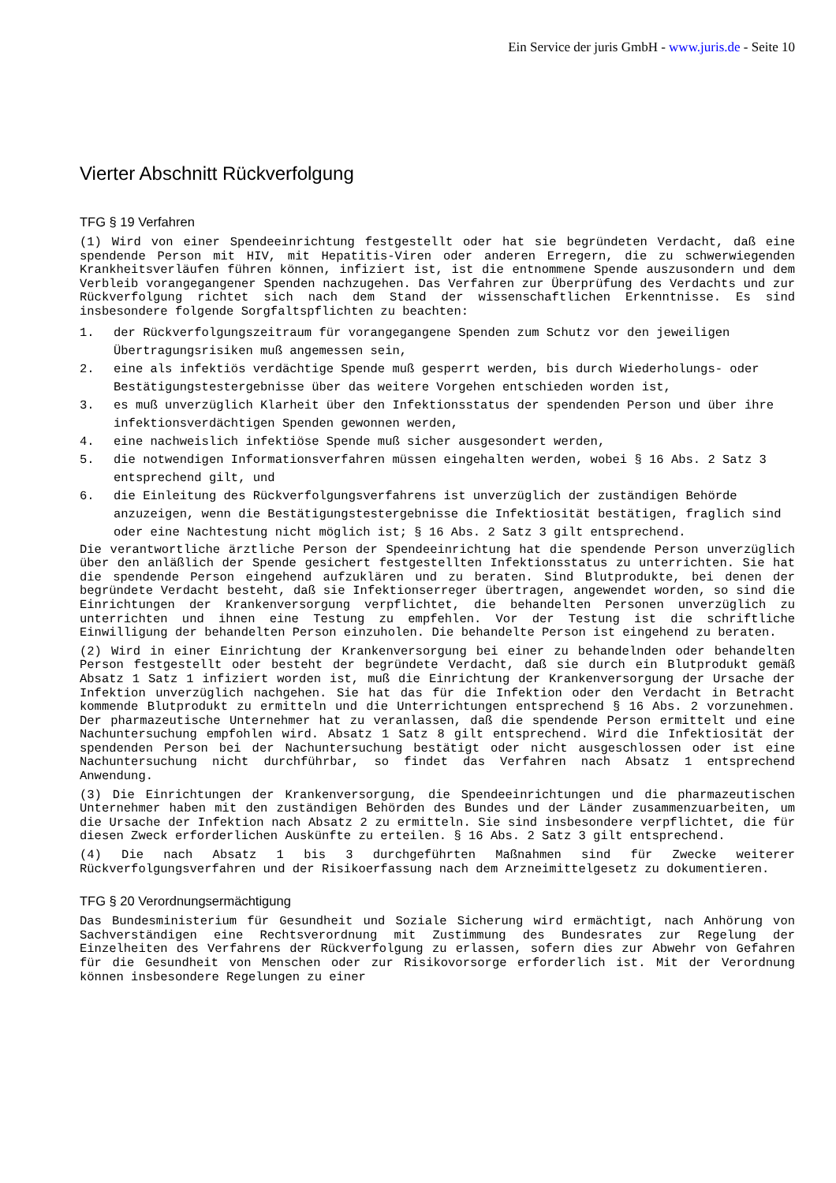Ein Service der juris GmbH - www.juris.de - Seite 10
Vierter Abschnitt Rückverfolgung
TFG § 19 Verfahren
(1) Wird von einer Spendeeinrichtung festgestellt oder hat sie begründeten Verdacht, daß eine spendende Person mit HIV, mit Hepatitis-Viren oder anderen Erregern, die zu schwerwiegenden Krankheitsverläufen führen können, infiziert ist, ist die entnommene Spende auszusondern und dem Verbleib vorangegangener Spenden nachzugehen. Das Verfahren zur Überprüfung des Verdachts und zur Rückverfolgung richtet sich nach dem Stand der wissenschaftlichen Erkenntnisse. Es sind insbesondere folgende Sorgfaltspflichten zu beachten:
1. der Rückverfolgungszeitraum für vorangegangene Spenden zum Schutz vor den jeweiligen Übertragungsrisiken muß angemessen sein,
2. eine als infektiös verdächtige Spende muß gesperrt werden, bis durch Wiederholungs- oder Bestätigungstestergebnisse über das weitere Vorgehen entschieden worden ist,
3. es muß unverzüglich Klarheit über den Infektionsstatus der spendenden Person und über ihre infektionsverdächtigen Spenden gewonnen werden,
4. eine nachweislich infektiöse Spende muß sicher ausgesondert werden,
5. die notwendigen Informationsverfahren müssen eingehalten werden, wobei § 16 Abs. 2 Satz 3 entsprechend gilt, und
6. die Einleitung des Rückverfolgungsverfahrens ist unverzüglich der zuständigen Behörde anzuzeigen, wenn die Bestätigungstestergebnisse die Infektiosität bestätigen, fraglich sind oder eine Nachtestung nicht möglich ist; § 16 Abs. 2 Satz 3 gilt entsprechend.
Die verantwortliche ärztliche Person der Spendeeinrichtung hat die spendende Person unverzüglich über den anläßlich der Spende gesichert festgestellten Infektionsstatus zu unterrichten. Sie hat die spendende Person eingehend aufzuklären und zu beraten. Sind Blutprodukte, bei denen der begründete Verdacht besteht, daß sie Infektionserreger übertragen, angewendet worden, so sind die Einrichtungen der Krankenversorgung verpflichtet, die behandelten Personen unverzüglich zu unterrichten und ihnen eine Testung zu empfehlen. Vor der Testung ist die schriftliche Einwilligung der behandelten Person einzuholen. Die behandelte Person ist eingehend zu beraten.
(2) Wird in einer Einrichtung der Krankenversorgung bei einer zu behandelnden oder behandelten Person festgestellt oder besteht der begründete Verdacht, daß sie durch ein Blutprodukt gemäß Absatz 1 Satz 1 infiziert worden ist, muß die Einrichtung der Krankenversorgung der Ursache der Infektion unverzüglich nachgehen. Sie hat das für die Infektion oder den Verdacht in Betracht kommende Blutprodukt zu ermitteln und die Unterrichtungen entsprechend § 16 Abs. 2 vorzunehmen. Der pharmazeutische Unternehmer hat zu veranlassen, daß die spendende Person ermittelt und eine Nachuntersuchung empfohlen wird. Absatz 1 Satz 8 gilt entsprechend. Wird die Infektiosität der spendenden Person bei der Nachuntersuchung bestätigt oder nicht ausgeschlossen oder ist eine Nachuntersuchung nicht durchführbar, so findet das Verfahren nach Absatz 1 entsprechend Anwendung.
(3) Die Einrichtungen der Krankenversorgung, die Spendeeinrichtungen und die pharmazeutischen Unternehmer haben mit den zuständigen Behörden des Bundes und der Länder zusammenzuarbeiten, um die Ursache der Infektion nach Absatz 2 zu ermitteln. Sie sind insbesondere verpflichtet, die für diesen Zweck erforderlichen Auskünfte zu erteilen. § 16 Abs. 2 Satz 3 gilt entsprechend.
(4) Die nach Absatz 1 bis 3 durchgeführten Maßnahmen sind für Zwecke weiterer Rückverfolgungsverfahren und der Risikoerfassung nach dem Arzneimittelgesetz zu dokumentieren.
TFG § 20 Verordnungsermächtigung
Das Bundesministerium für Gesundheit und Soziale Sicherung wird ermächtigt, nach Anhörung von Sachverständigen eine Rechtsverordnung mit Zustimmung des Bundesrates zur Regelung der Einzelheiten des Verfahrens der Rückverfolgung zu erlassen, sofern dies zur Abwehr von Gefahren für die Gesundheit von Menschen oder zur Risikovorsorge erforderlich ist. Mit der Verordnung können insbesondere Regelungen zu einer